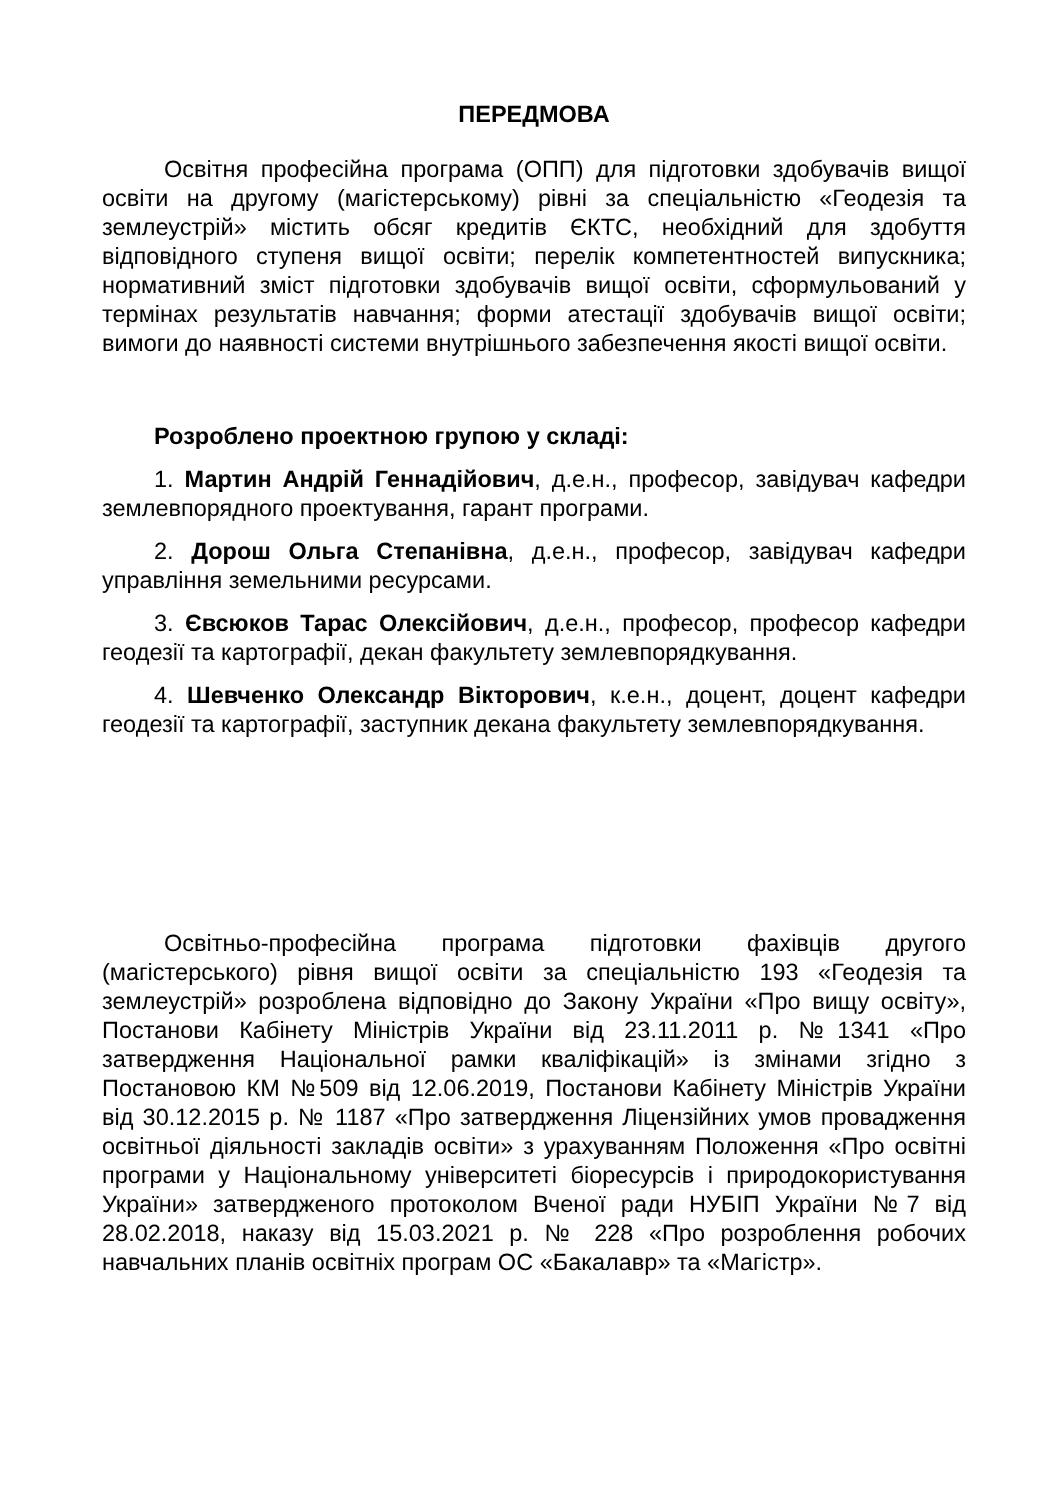ПЕРЕДМОВА
Освітня професійна програма (ОПП) для підготовки здобувачів вищої освіти на другому (магістерському) рівні за спеціальністю «Геодезія та землеустрій» містить обсяг кредитів ЄКТС, необхідний для здобуття відповідного ступеня вищої освіти; перелік компетентностей випускника; нормативний зміст підготовки здобувачів вищої освіти, сформульований у термінах результатів навчання; форми атестації здобувачів вищої освіти; вимоги до наявності системи внутрішнього забезпечення якості вищої освіти.
Розроблено проектною групою у складі:
1. Мартин Андрій Геннадійович, д.е.н., професор, завідувач кафедри землевпорядного проектування, гарант програми.
2. Дорош Ольга Степанівна, д.е.н., професор, завідувач кафедри управління земельними ресурсами.
3. Євсюков Тарас Олексійович, д.е.н., професор, професор кафедри геодезії та картографії, декан факультету землевпорядкування.
4. Шевченко Олександр Вікторович, к.е.н., доцент, доцент кафедри геодезії та картографії, заступник декана факультету землевпорядкування.
Освітньо-професійна програма підготовки фахівців другого (магістерського) рівня вищої освіти за спеціальністю 193 «Геодезія та землеустрій» розроблена відповідно до Закону України «Про вищу освіту», Постанови Кабінету Міністрів України від 23.11.2011 р. №1341 «Про затвердження Національної рамки кваліфікацій» із змінами згідно з Постановою КМ №509 від 12.06.2019, Постанови Кабінету Міністрів України від 30.12.2015 р. № 1187 «Про затвердження Ліцензійних умов провадження освітньої діяльності закладів освіти» з урахуванням Положення «Про освітні програми у Національному університеті біоресурсів і природокористування України» затвердженого протоколом Вченої ради НУБІП України №7 від 28.02.2018, наказу від 15.03.2021 р. № 228 «Про розроблення робочих навчальних планів освітніх програм ОС «Бакалавр» та «Магістр».